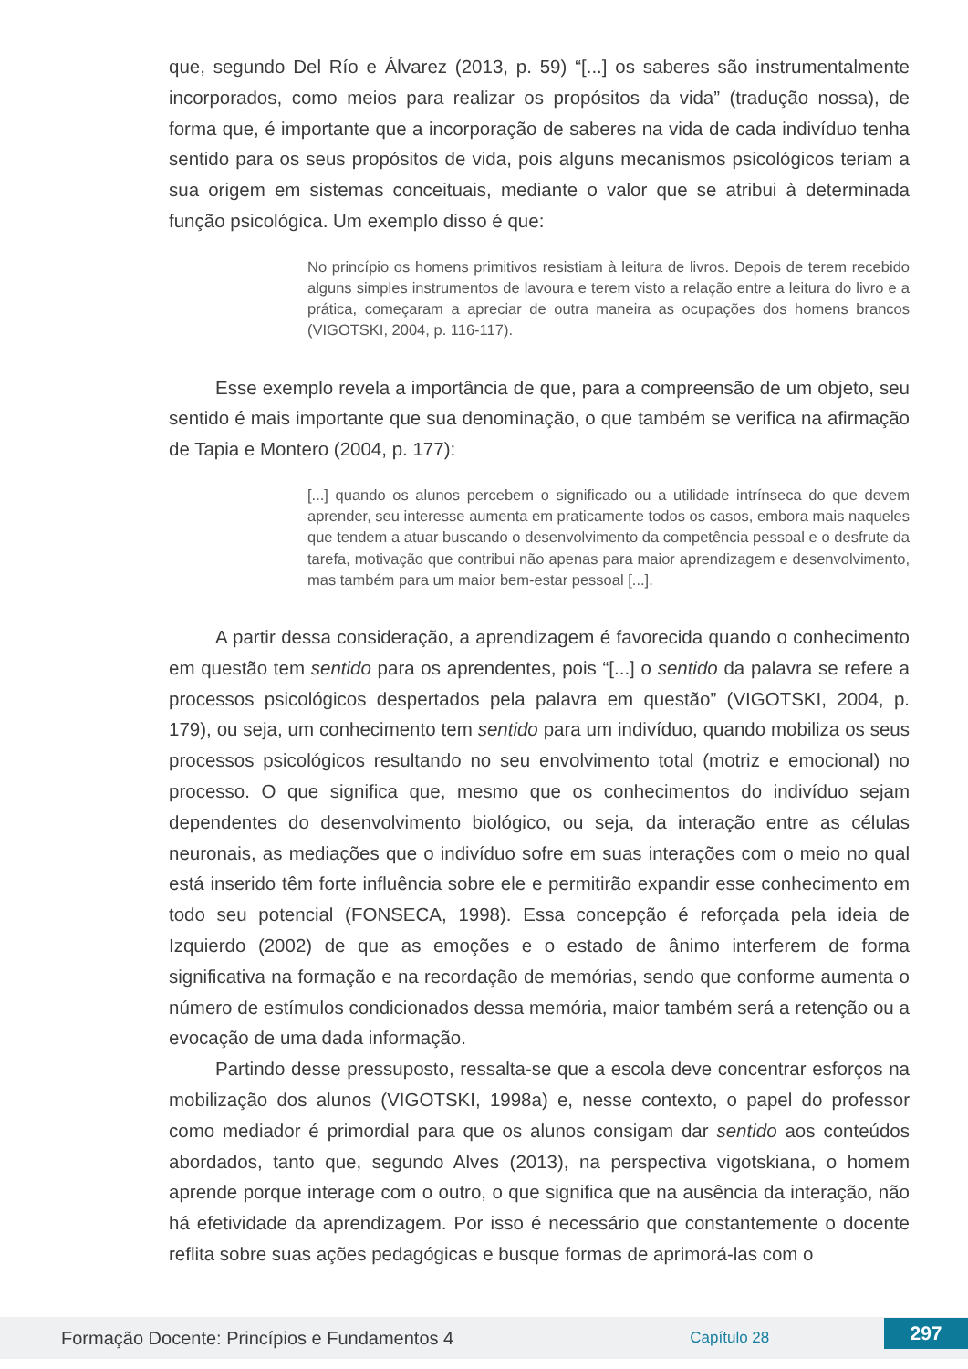que, segundo Del Río e Álvarez (2013, p. 59) “[...] os saberes são instrumentalmente incorporados, como meios para realizar os propósitos da vida” (tradução nossa), de forma que, é importante que a incorporação de saberes na vida de cada indivíduo tenha sentido para os seus propósitos de vida, pois alguns mecanismos psicológicos teriam a sua origem em sistemas conceituais, mediante o valor que se atribui à determinada função psicológica. Um exemplo disso é que:
No princípio os homens primitivos resistiam à leitura de livros. Depois de terem recebido alguns simples instrumentos de lavoura e terem visto a relação entre a leitura do livro e a prática, começaram a apreciar de outra maneira as ocupações dos homens brancos (VIGOTSKI, 2004, p. 116-117).
Esse exemplo revela a importância de que, para a compreensão de um objeto, seu sentido é mais importante que sua denominação, o que também se verifica na afirmação de Tapia e Montero (2004, p. 177):
[...] quando os alunos percebem o significado ou a utilidade intrínseca do que devem aprender, seu interesse aumenta em praticamente todos os casos, embora mais naqueles que tendem a atuar buscando o desenvolvimento da competência pessoal e o desfrute da tarefa, motivação que contribui não apenas para maior aprendizagem e desenvolvimento, mas também para um maior bem-estar pessoal [...].
A partir dessa consideração, a aprendizagem é favorecida quando o conhecimento em questão tem sentido para os aprendentes, pois “[...] o sentido da palavra se refere a processos psicológicos despertados pela palavra em questão” (VIGOTSKI, 2004, p. 179), ou seja, um conhecimento tem sentido para um indivíduo, quando mobiliza os seus processos psicológicos resultando no seu envolvimento total (motriz e emocional) no processo. O que significa que, mesmo que os conhecimentos do indivíduo sejam dependentes do desenvolvimento biológico, ou seja, da interação entre as células neuronais, as mediações que o indivíduo sofre em suas interações com o meio no qual está inserido têm forte influência sobre ele e permitirão expandir esse conhecimento em todo seu potencial (FONSECA, 1998). Essa concepção é reforçada pela ideia de Izquierdo (2002) de que as emoções e o estado de ânimo interferem de forma significativa na formação e na recordação de memórias, sendo que conforme aumenta o número de estímulos condicionados dessa memória, maior também será a retenção ou a evocação de uma dada informação.
Partindo desse pressuposto, ressalta-se que a escola deve concentrar esforços na mobilização dos alunos (VIGOTSKI, 1998a) e, nesse contexto, o papel do professor como mediador é primordial para que os alunos consigam dar sentido aos conteúdos abordados, tanto que, segundo Alves (2013), na perspectiva vigotskiana, o homem aprende porque interage com o outro, o que significa que na ausência da interação, não há efetividade da aprendizagem. Por isso é necessário que constantemente o docente reflita sobre suas ações pedagógicas e busque formas de aprimorá-las com o
Formação Docente: Princípios e Fundamentos 4 Capítulo 28 297